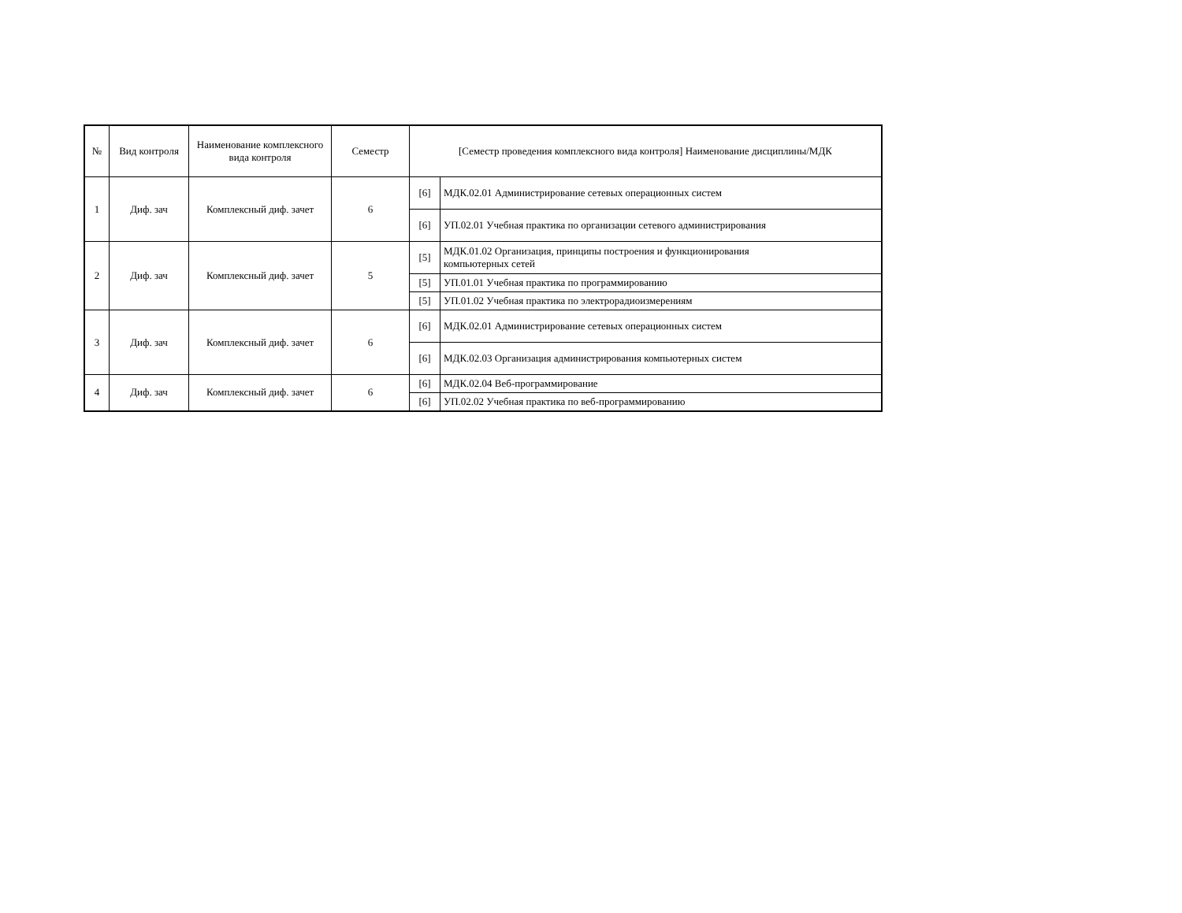| № | Вид контроля | Наименование комплексного вида контроля | Семестр | [Семестр проведения комплексного вида контроля] Наименование дисциплины/МДК | |
| --- | --- | --- | --- | --- | --- |
| 1 | Диф. зач | Комплексный диф. зачет | 6 | [6] | МДК.02.01 Администрирование сетевых операционных систем |
| | | | | [6] | УП.02.01 Учебная практика по организации сетевого администрирования |
| 2 | Диф. зач | Комплексный диф. зачет | 5 | [5] | МДК.01.02 Организация, принципы построения и функционирования компьютерных сетей |
| | | | | [5] | УП.01.01 Учебная практика по программированию |
| | | | | [5] | УП.01.02 Учебная практика по электрорадиоизмерениям |
| 3 | Диф. зач | Комплексный диф. зачет | 6 | [6] | МДК.02.01 Администрирование сетевых операционных систем |
| | | | | [6] | МДК.02.03 Организация администрирования компьютерных систем |
| 4 | Диф. зач | Комплексный диф. зачет | 6 | [6] | МДК.02.04 Веб-программирование |
| | | | | [6] | УП.02.02 Учебная практика по веб-программированию |